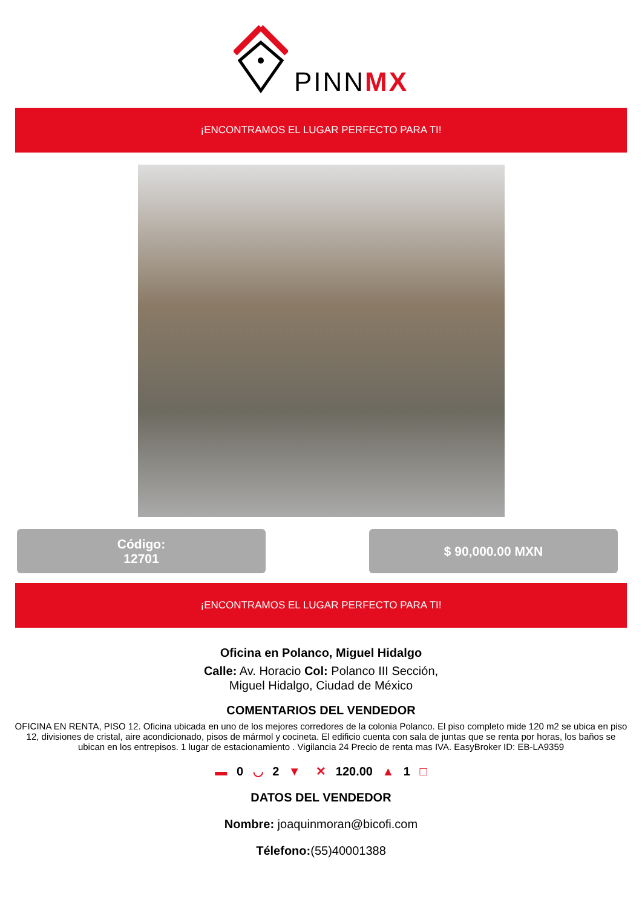PINNMX
¡ENCONTRAMOS EL LUGAR PERFECTO PARA TI!
Código:
12701
$ 90,000.00 MXN
¡ENCONTRAMOS EL LUGAR PERFECTO PARA TI!
Oficina en Polanco, Miguel Hidalgo
Calle: Av. Horacio Col: Polanco III Sección,
Miguel Hidalgo, Ciudad de México
COMENTARIOS DEL VENDEDOR
OFICINA EN RENTA, PISO 12. Oficina ubicada en uno de los mejores corredores de la colonia Polanco. El piso completo mide 120 m2 se ubica en piso 12, divisiones de cristal, aire acondicionado, pisos de mármol y cocineta. El edificio cuenta con sala de juntas que se renta por horas, los baños se ubican en los entrepisos. 1 lugar de estacionamiento . Vigilancia 24 Precio de renta mas IVA. EasyBroker ID: EB-LA9359
▬ 0 ◡ 2 ▼ ✕ 120.00 ▲ 1 □
DATOS DEL VENDEDOR
Nombre: joaquinmoran@bicofi.com
Télefono:(55)40001388